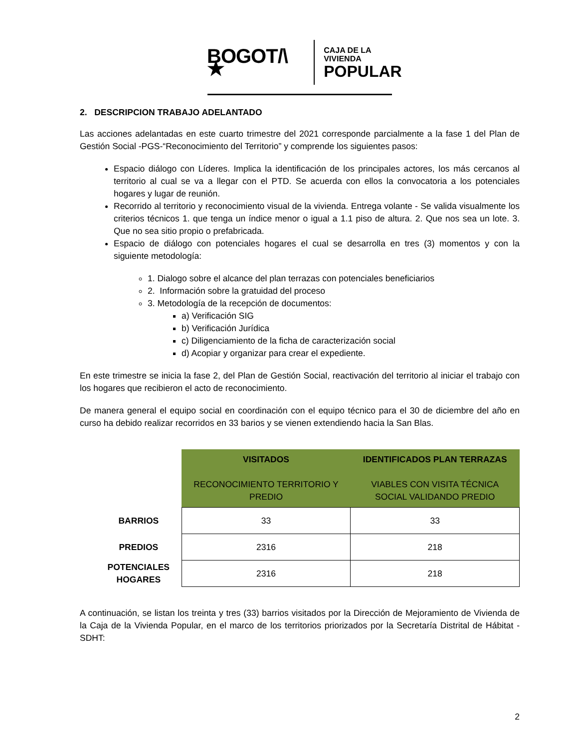BOGOT/\ ★ CAJA DE LA VIVIENDA
POPULAR
2. DESCRIPCION TRABAJO ADELANTADO
Las acciones adelantadas en este cuarto trimestre del 2021 corresponde parcialmente a la fase 1 del Plan de Gestión Social -PGS-“Reconocimiento del Territorio” y comprende los siguientes pasos:
Espacio diálogo con Líderes. Implica la identificación de los principales actores, los más cercanos al territorio al cual se va a llegar con el PTD. Se acuerda con ellos la convocatoria a los potenciales hogares y lugar de reunión.
Recorrido al territorio y reconocimiento visual de la vivienda. Entrega volante - Se valida visualmente los criterios técnicos 1. que tenga un índice menor o igual a 1.1 piso de altura. 2. Que nos sea un lote. 3. Que no sea sitio propio o prefabricada.
Espacio de diálogo con potenciales hogares el cual se desarrolla en tres (3) momentos y con la siguiente metodología:
1. Dialogo sobre el alcance del plan terrazas con potenciales beneficiarios
2. Información sobre la gratuidad del proceso
3. Metodología de la recepción de documentos:
a) Verificación SIG
b) Verificación Jurídica
c) Diligenciamiento de la ficha de caracterización social
d) Acopiar y organizar para crear el expediente.
En este trimestre se inicia la fase 2, del Plan de Gestión Social, reactivación del territorio al iniciar el trabajo con los hogares que recibieron el acto de reconocimiento.
De manera general el equipo social en coordinación con el equipo técnico para el 30 de diciembre del año en curso ha debido realizar recorridos en 33 barios y se vienen extendiendo hacia la San Blas.
| | VISITADOS RECONOCIMIENTO TERRITORIO Y PREDIO | IDENTIFICADOS PLAN TERRAZAS VIABLES CON VISITA TÉCNICA SOCIAL VALIDANDO PREDIO |
| --- | --- | --- |
| BARRIOS | 33 | 33 |
| PREDIOS | 2316 | 218 |
| POTENCIALES HOGARES | 2316 | 218 |
A continuación, se listan los treinta y tres (33) barrios visitados por la Dirección de Mejoramiento de Vivienda de la Caja de la Vivienda Popular, en el marco de los territorios priorizados por la Secretaría Distrital de Hábitat - SDHT:
2